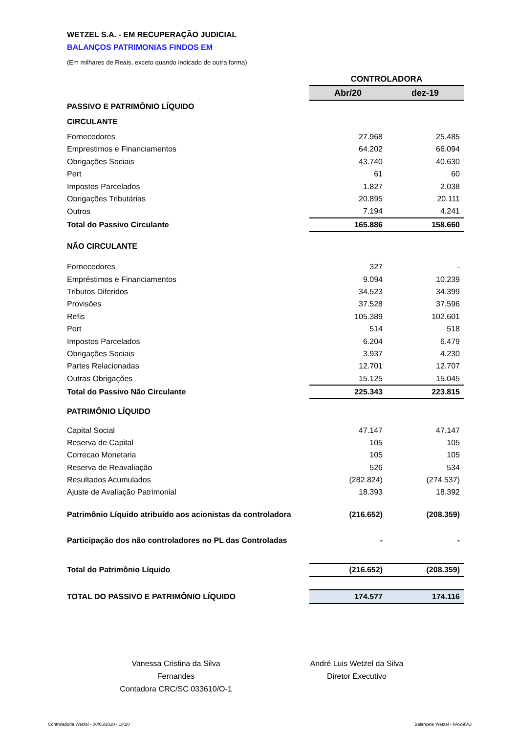WETZEL S.A. - EM RECUPERAÇÃO JUDICIAL
BALANÇOS PATRIMONIAS FINDOS EM
(Em milhares de Reais, exceto quando indicado de outra forma)
| | CONTROLADORA | |
| --- | --- | --- |
| | Abr/20 | dez-19 |
| PASSIVO E PATRIMÔNIO LÍQUIDO | | |
| CIRCULANTE | | |
| Fornecedores | 27.968 | 25.485 |
| Emprestimos e Financiamentos | 64.202 | 66.094 |
| Obrigações Sociais | 43.740 | 40.630 |
| Pert | 61 | 60 |
| Impostos Parcelados | 1.827 | 2.038 |
| Obrigações Tributárias | 20.895 | 20.111 |
| Outros | 7.194 | 4.241 |
| Total do Passivo Circulante | 165.886 | 158.660 |
| NÃO CIRCULANTE | | |
| Fornecedores | 327 | - |
| Empréstimos e Financiamentos | 9.094 | 10.239 |
| Tributos Diferidos | 34.523 | 34.399 |
| Provisões | 37.528 | 37.596 |
| Refis | 105.389 | 102.601 |
| Pert | 514 | 518 |
| Impostos Parcelados | 6.204 | 6.479 |
| Obrigações Sociais | 3.937 | 4.230 |
| Partes Relacionadas | 12.701 | 12.707 |
| Outras Obrigações | 15.125 | 15.045 |
| Total do Passivo Não Circulante | 225.343 | 223.815 |
| PATRIMÔNIO LÍQUIDO | | |
| Capital Social | 47.147 | 47.147 |
| Reserva de Capital | 105 | 105 |
| Correcao Monetaria | 105 | 105 |
| Reserva de Reavaliação | 526 | 534 |
| Resultados Acumulados | (282.824) | (274.537) |
| Ajuste de Avaliação Patrimonial | 18.393 | 18.392 |
| Patrimônio Líquido atribuído aos acionistas da controladora | (216.652) | (208.359) |
| Participação dos não controladores no PL das Controladas | - | - |
| Total do Patrimônio Líquido | (216.652) | (208.359) |
| TOTAL DO PASSIVO E PATRIMÔNIO LÍQUIDO | 174.577 | 174.116 |
Vanessa Cristina da Silva Fernandes
Contadora CRC/SC 033610/O-1
André Luis Wetzel da Silva
Diretor Executivo
Controladoria Wetzel - 08/06/2020 - 18:20
Balancete Wetzel - PASSIVO